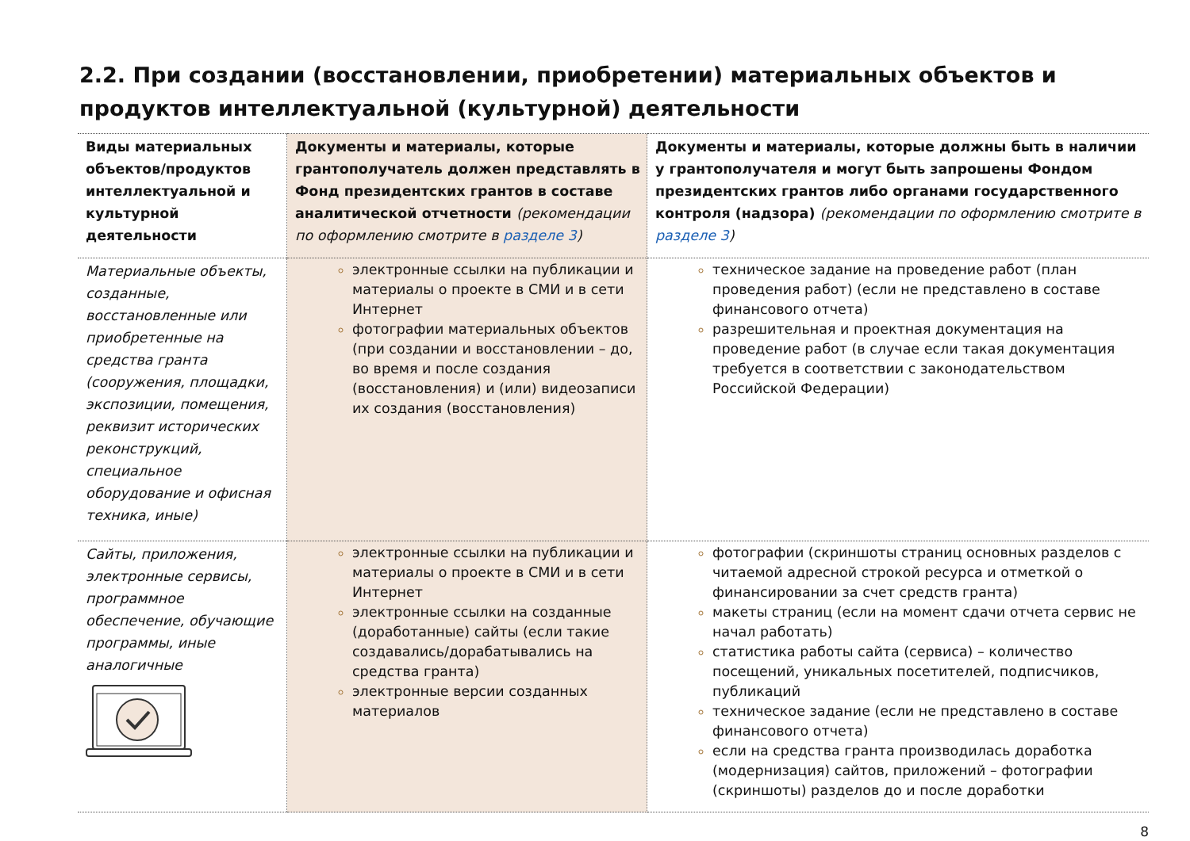2.2. При создании (восстановлении, приобретении) материальных объектов и продуктов интеллектуальной (культурной) деятельности
| Виды материальных объектов/продуктов интеллектуальной и культурной деятельности | Документы и материалы, которые грантополучатель должен представлять в Фонд президентских грантов в составе аналитической отчетности (рекомендации по оформлению смотрите в разделе 3 ) | Документы и материалы, которые должны быть в наличии у грантополучателя и могут быть запрошены Фондом президентских грантов либо органами государственного контроля (надзора) (рекомендации по оформлению смотрите в разделе 3 ) |
| --- | --- | --- |
| Материальные объекты, созданные, восстановленные или приобретенные на средства гранта (сооружения, площадки, экспозиции, помещения, реквизит исторических реконструкций, специальное оборудование и офисная техника, иные) | электронные ссылки на публикации и материалы о проекте в СМИ и в сети Интернет фотографии материальных объектов (при создании и восстановлении – до, во время и после создания (восстановления) и (или) видеозаписи их создания (восстановления) | техническое задание на проведение работ (план проведения работ) (если не представлено в составе финансового отчета) разрешительная и проектная документация на проведение работ (в случае если такая документация требуется в соответствии с законодательством Российской Федерации) |
| Сайты, приложения, электронные сервисы, программное обеспечение, обучающие программы, иные аналогичные | электронные ссылки на публикации и материалы о проекте в СМИ и в сети Интернет электронные ссылки на созданные (доработанные) сайты (если такие создавались/дорабатывались на средства гранта) электронные версии созданных материалов | фотографии (скриншоты страниц основных разделов с читаемой адресной строкой ресурса и отметкой о финансировании за счет средств гранта) макеты страниц (если на момент сдачи отчета сервис не начал работать) статистика работы сайта (сервиса) – количество посещений, уникальных посетителей, подписчиков, публикаций техническое задание (если не представлено в составе финансового отчета) если на средства гранта производилась доработка (модернизация) сайтов, приложений – фотографии (скриншоты) разделов до и после доработки |
8